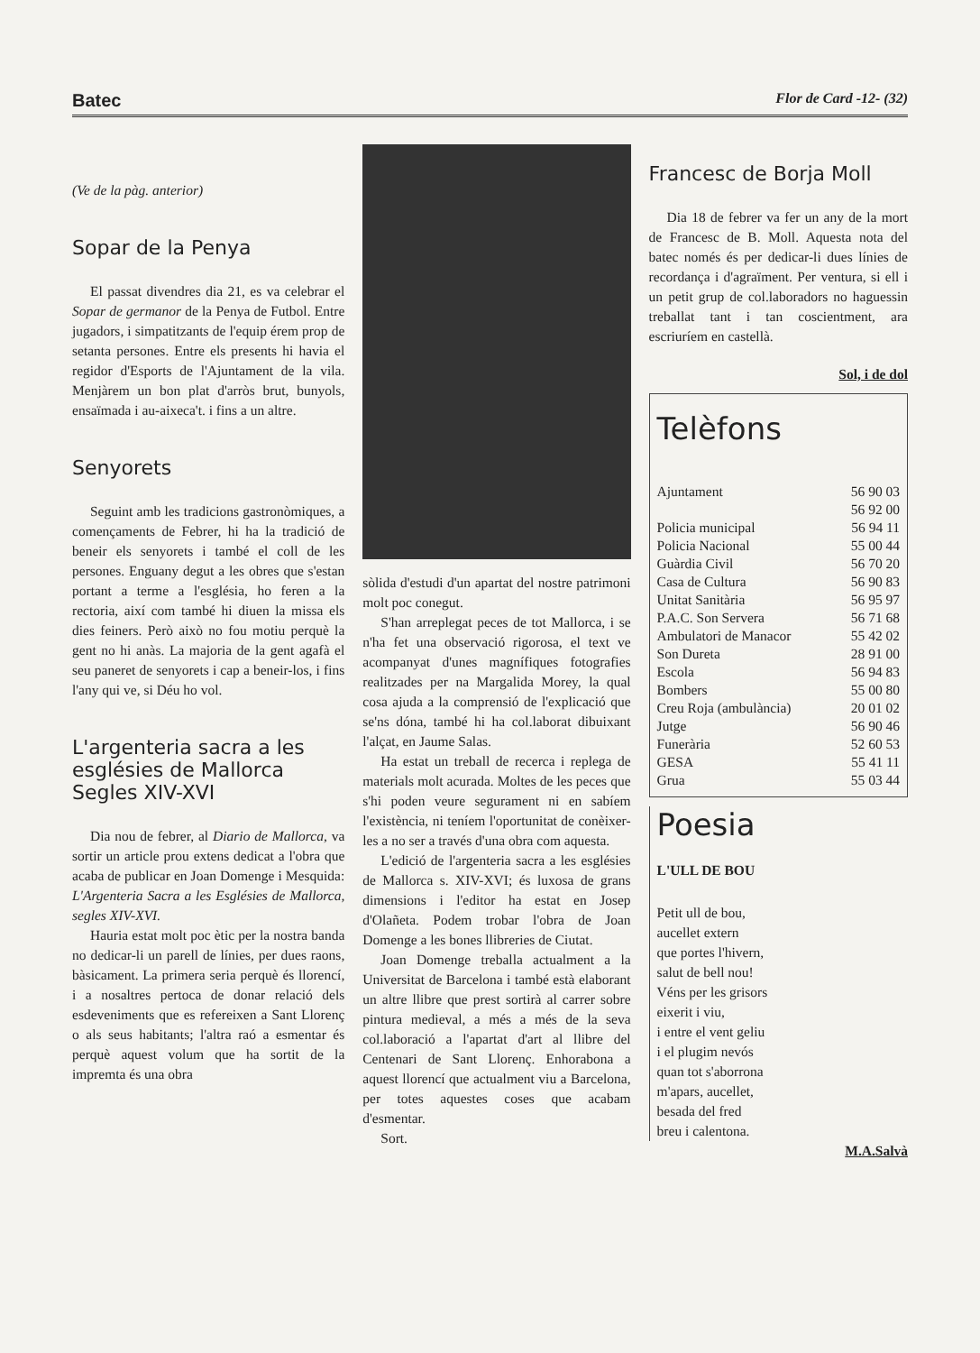Batec Flor de Card -12- (32)
(Ve de la pàg. anterior)
Sopar de la Penya
El passat divendres dia 21, es va celebrar el Sopar de germanor de la Penya de Futbol. Entre jugadors, i simpatitzants de l'equip érem prop de setanta persones. Entre els presents hi havia el regidor d'Esports de l'Ajuntament de la vila. Menjàrem un bon plat d'arròs brut, bunyols, ensaïmada i au-aixeca't. i fins a un altre.
Senyorets
Seguint amb les tradicions gastronòmiques, a començaments de Febrer, hi ha la tradició de beneir els senyorets i també el coll de les persones. Enguany degut a les obres que s'estan portant a terme a l'església, ho feren a la rectoria, així com també hi diuen la missa els dies feiners. Però això no fou motiu perquè la gent no hi anàs. La majoria de la gent agafà el seu paneret de senyorets i cap a beneir-los, i fins l'any qui ve, si Déu ho vol.
L'argenteria sacra a les esglésies de Mallorca Segles XIV-XVI
Dia nou de febrer, al Diario de Mallorca, va sortir un article prou extens dedicat a l'obra que acaba de publicar en Joan Domenge i Mesquida: L'Argenteria Sacra a les Esglésies de Mallorca, segles XIV-XVI.
Hauria estat molt poc ètic per la nostra banda no dedicar-li un parell de línies, per dues raons, bàsicament. La primera seria perquè és llorencí, i a nosaltres pertoca de donar relació dels esdeveniments que es refereixen a Sant Llorenç o als seus habitants; l'altra raó a esmentar és perquè aquest volum que ha sortit de la impremta és una obra
sòlida d'estudi d'un apartat del nostre patrimoni molt poc conegut.
S'han arreplegat peces de tot Mallorca, i se n'ha fet una observació rigorosa, el text ve acompanyat d'unes magnífiques fotografies realitzades per na Margalida Morey, la qual cosa ajuda a la comprensió de l'explicació que se'ns dóna, també hi ha col.laborat dibuixant l'alçat, en Jaume Salas.
Ha estat un treball de recerca i replega de materials molt acurada. Moltes de les peces que s'hi poden veure segurament ni en sabíem l'existència, ni teníem l'oportunitat de conèixer-les a no ser a través d'una obra com aquesta.
L'edició de l'argenteria sacra a les esglésies de Mallorca s. XIV-XVI; és luxosa de grans dimensions i l'editor ha estat en Josep d'Olañeta. Podem trobar l'obra de Joan Domenge a les bones llibreries de Ciutat.
Joan Domenge treballa actualment a la Universitat de Barcelona i també està elaborant un altre llibre que prest sortirà al carrer sobre pintura medieval, a més a més de la seva col.laboració a l'apartat d'art al llibre del Centenari de Sant Llorenç. Enhorabona a aquest llorencí que actualment viu a Barcelona, per totes aquestes coses que acabam d'esmentar.
Sort.
Francesc de Borja Moll
Dia 18 de febrer va fer un any de la mort de Francesc de B. Moll. Aquesta nota del batec només és per dedicar-li dues línies de recordança i d'agraïment. Per ventura, si ell i un petit grup de col.laboradors no haguessin treballat tant i tan coscientment, ara escriuríem en castellà.
Sol, i de dol
Telèfons
| Ajuntament | 56 90 03 |
| | 56 92 00 |
| Policia municipal | 56 94 11 |
| Policia Nacional | 55 00 44 |
| Guàrdia Civil | 56 70 20 |
| Casa de Cultura | 56 90 83 |
| Unitat Sanitària | 56 95 97 |
| P.A.C. Son Servera | 56 71 68 |
| Ambulatori de Manacor | 55 42 02 |
| Son Dureta | 28 91 00 |
| Escola | 56 94 83 |
| Bombers | 55 00 80 |
| Creu Roja (ambulància) | 20 01 02 |
| Jutge | 56 90 46 |
| Funerària | 52 60 53 |
| GESA | 55 41 11 |
| Grua | 55 03 44 |
Poesia
L'ULL DE BOU
Petit ull de bou,
aucellet extern
que portes l'hivern,
salut de bell nou!
Véns per les grisors
eixerit i viu,
i entre el vent geliu
i el plugim nevós
quan tot s'aborrona
m'apars, aucellet,
besada del fred
breu i calentona.
M.A.Salvà